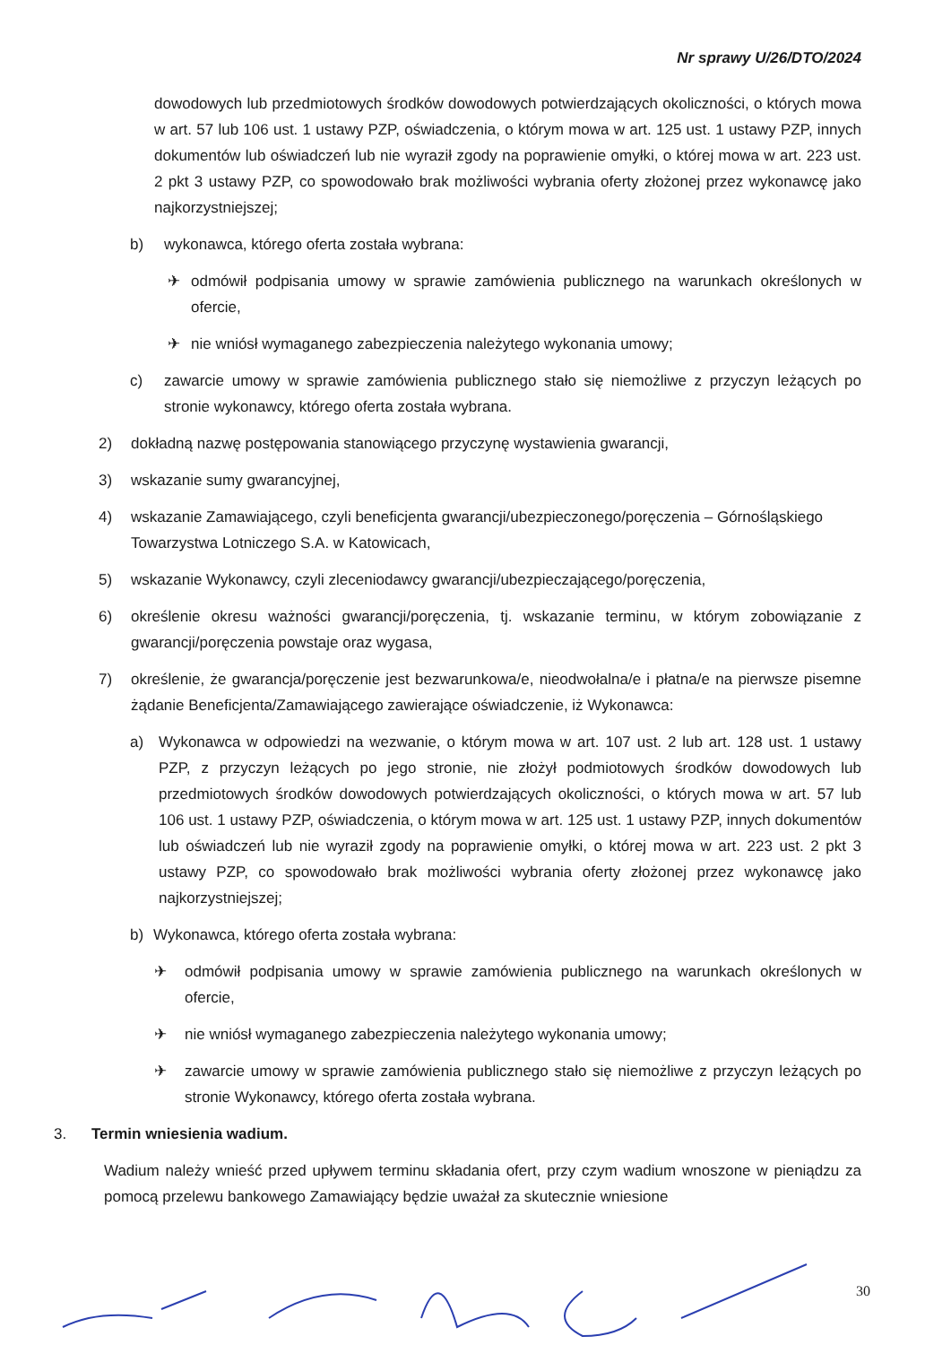Nr sprawy U/26/DTO/2024
dowodowych lub przedmiotowych środków dowodowych potwierdzających okoliczności, o których mowa w art. 57 lub 106 ust. 1 ustawy PZP, oświadczenia, o którym mowa w art. 125 ust. 1 ustawy PZP, innych dokumentów lub oświadczeń lub nie wyraził zgody na poprawienie omyłki, o której mowa w art. 223 ust. 2 pkt 3 ustawy PZP, co spowodowało brak możliwości wybrania oferty złożonej przez wykonawcę jako najkorzystniejszej;
b) wykonawca, którego oferta została wybrana:
✈ odmówił podpisania umowy w sprawie zamówienia publicznego na warunkach określonych w ofercie,
✈ nie wniósł wymaganego zabezpieczenia należytego wykonania umowy;
c) zawarcie umowy w sprawie zamówienia publicznego stało się niemożliwe z przyczyn leżących po stronie wykonawcy, którego oferta została wybrana.
2) dokładną nazwę postępowania stanowiącego przyczynę wystawienia gwarancji,
3) wskazanie sumy gwarancyjnej,
4) wskazanie Zamawiającego, czyli beneficjenta gwarancji/ubezpieczonego/poręczenia – Górnośląskiego Towarzystwa Lotniczego S.A. w Katowicach,
5) wskazanie Wykonawcy, czyli zleceniodawcy gwarancji/ubezpieczającego/poręczenia,
6) określenie okresu ważności gwarancji/poręczenia, tj. wskazanie terminu, w którym zobowiązanie z gwarancji/poręczenia powstaje oraz wygasa,
7) określenie, że gwarancja/poręczenie jest bezwarunkowa/e, nieodwołalna/e i płatna/e na pierwsze pisemne żądanie Beneficjenta/Zamawiającego zawierające oświadczenie, iż Wykonawca:
a) Wykonawca w odpowiedzi na wezwanie, o którym mowa w art. 107 ust. 2 lub art. 128 ust. 1 ustawy PZP, z przyczyn leżących po jego stronie, nie złożył podmiotowych środków dowodowych lub przedmiotowych środków dowodowych potwierdzających okoliczności, o których mowa w art. 57 lub 106 ust. 1 ustawy PZP, oświadczenia, o którym mowa w art. 125 ust. 1 ustawy PZP, innych dokumentów lub oświadczeń lub nie wyraził zgody na poprawienie omyłki, o której mowa w art. 223 ust. 2 pkt 3 ustawy PZP, co spowodowało brak możliwości wybrania oferty złożonej przez wykonawcę jako najkorzystniejszej;
b) Wykonawca, którego oferta została wybrana:
✈ odmówił podpisania umowy w sprawie zamówienia publicznego na warunkach określonych w ofercie,
✈ nie wniósł wymaganego zabezpieczenia należytego wykonania umowy;
✈ zawarcie umowy w sprawie zamówienia publicznego stało się niemożliwe z przyczyn leżących po stronie Wykonawcy, którego oferta została wybrana.
3. Termin wniesienia wadium.
Wadium należy wnieść przed upływem terminu składania ofert, przy czym wadium wnoszone w pieniądzu za pomocą przelewu bankowego Zamawiający będzie uważał za skutecznie wniesione
30